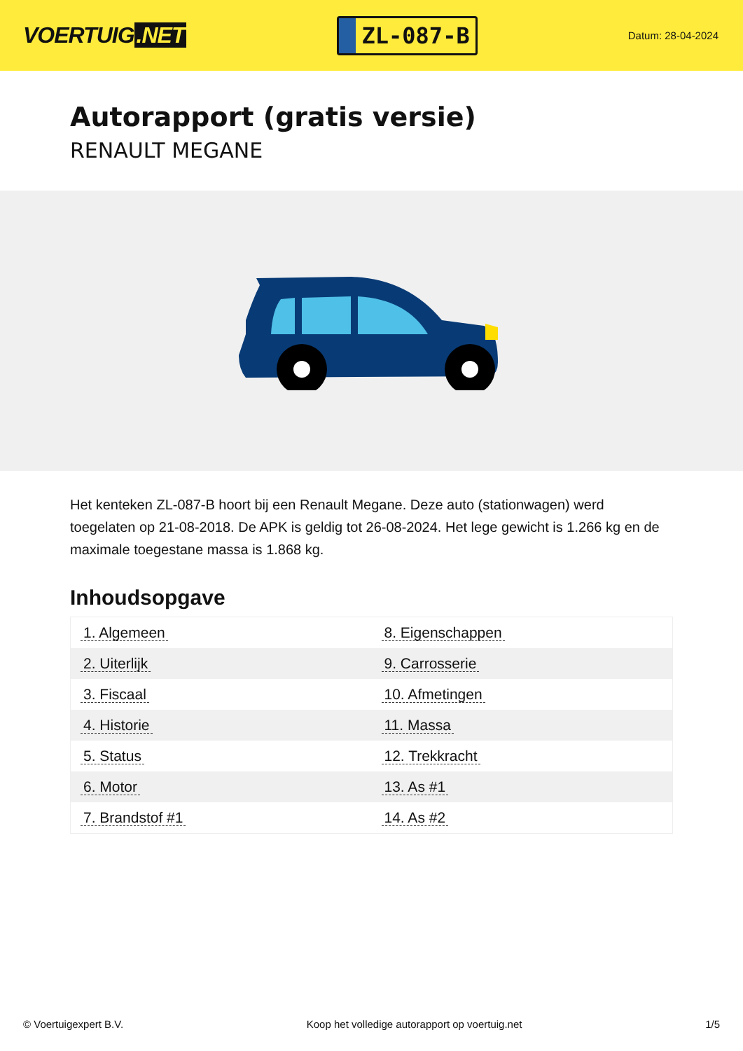VOERTUIG.NET
ZL-087-B
Datum: 28-04-2024
Autorapport (gratis versie)
RENAULT MEGANE
Het kenteken ZL-087-B hoort bij een Renault Megane. Deze auto (stationwagen) werd toegelaten op 21-08-2018. De APK is geldig tot 26-08-2024. Het lege gewicht is 1.266 kg en de maximale toegestane massa is 1.868 kg.
Inhoudsopgave
| 1. Algemeen | 8. Eigenschappen |
| 2. Uiterlijk | 9. Carrosserie |
| 3. Fiscaal | 10. Afmetingen |
| 4. Historie | 11. Massa |
| 5. Status | 12. Trekkracht |
| 6. Motor | 13. As #1 |
| 7. Brandstof #1 | 14. As #2 |
© Voertuigexpert B.V. Koop het volledige autorapport op voertuig.net 1/5